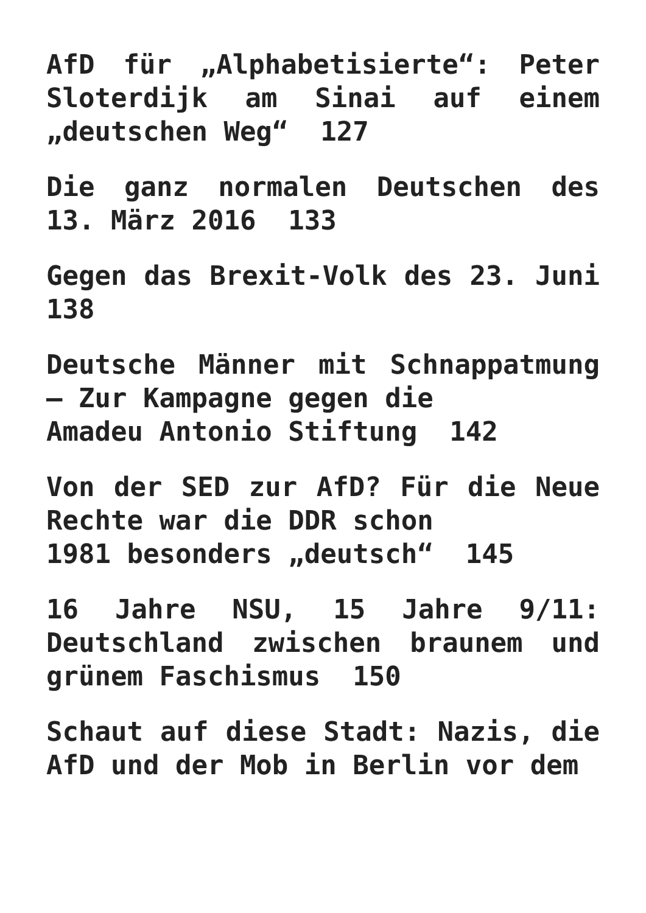AfD für „Alphabetisierte“: Peter Sloterdijk am Sinai auf einem „deutschen Weg“ 127
Die ganz normalen Deutschen des 13. März 2016 133
Gegen das Brexit-Volk des 23. Juni 138
Deutsche Männer mit Schnappatmung – Zur Kampagne gegen die
Amadeu Antonio Stiftung 142
Von der SED zur AfD? Für die Neue Rechte war die DDR schon
1981 besonders „deutsch“ 145
16 Jahre NSU, 15 Jahre 9/11: Deutschland zwischen braunem und grünem Faschismus 150
Schaut auf diese Stadt: Nazis, die AfD und der Mob in Berlin vor dem